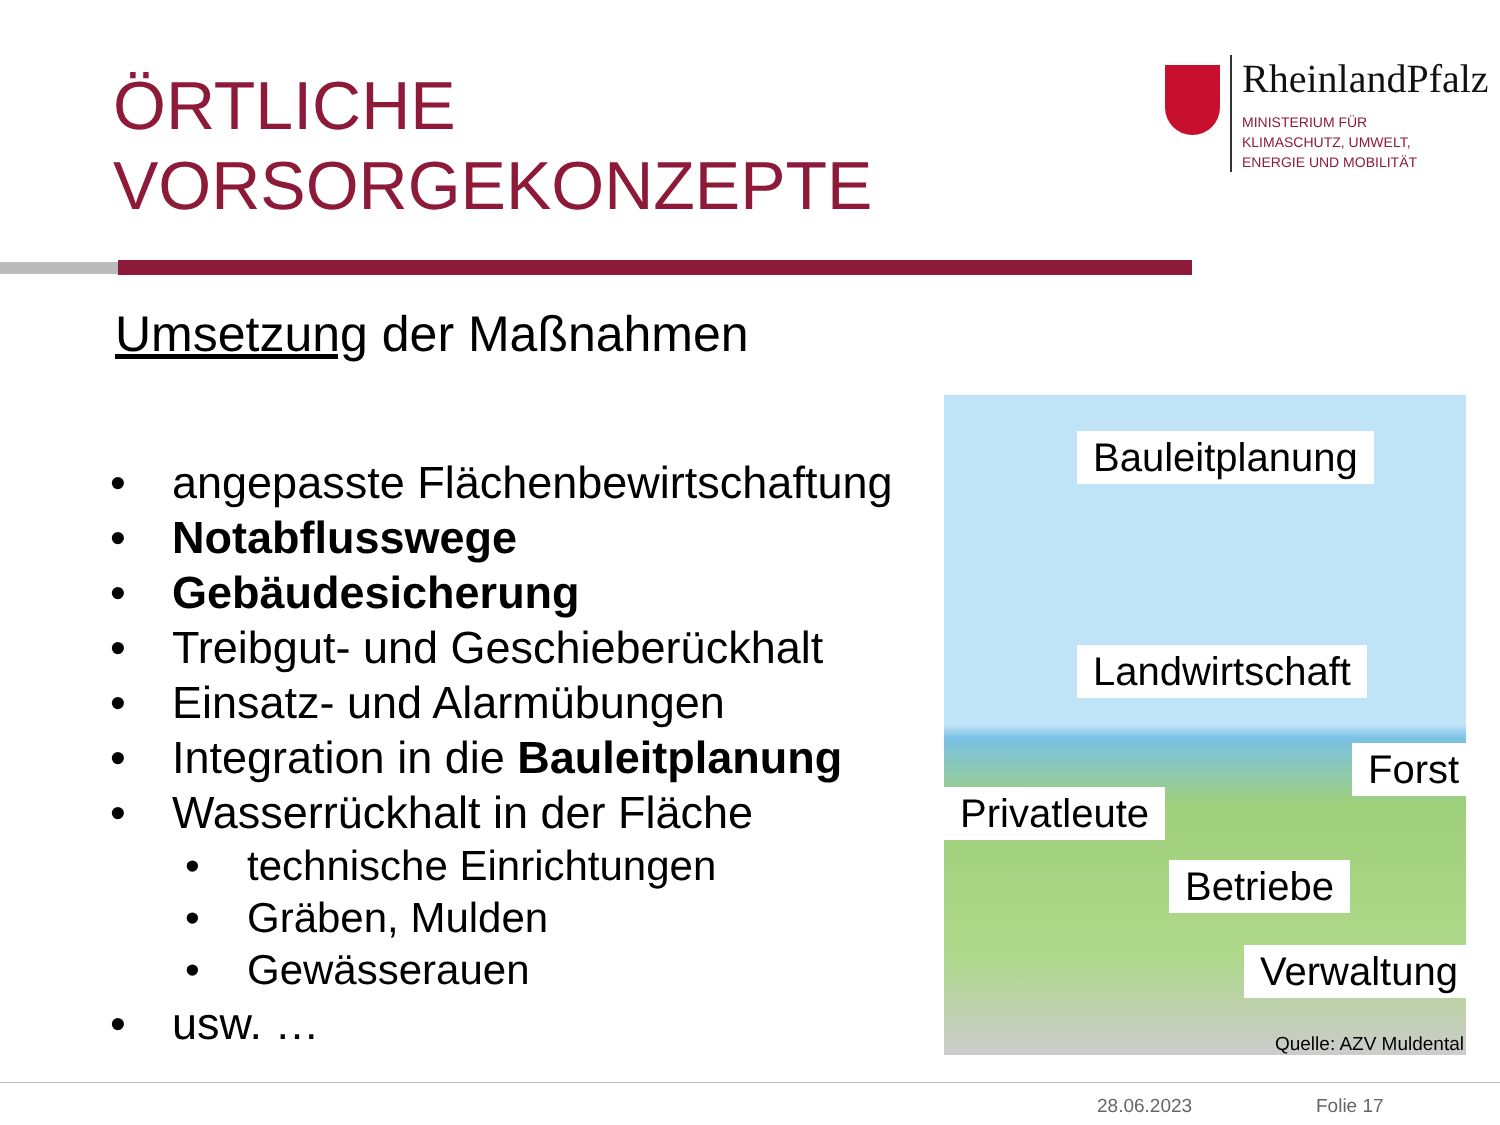ÖRTLICHE
VORSORGEKONZEPTE
RheinlandPfalz
MINISTERIUM FÜR
KLIMASCHUTZ, UMWELT,
ENERGIE UND MOBILITÄT
Umsetzung der Maßnahmen
• angepasste Flächenbewirtschaftung
• Notabflusswege
• Gebäudesicherung
• Treibgut- und Geschieberückhalt
• Einsatz- und Alarmübungen
• Integration in die Bauleitplanung
• Wasserrückhalt in der Fläche
• technische Einrichtungen
• Gräben, Mulden
• Gewässerauen
• usw. …
Bauleitplanung
Landwirtschaft
Forst
Privatleute
Betriebe
Verwaltung
Quelle: AZV Muldental
28.06.2023 Folie 17